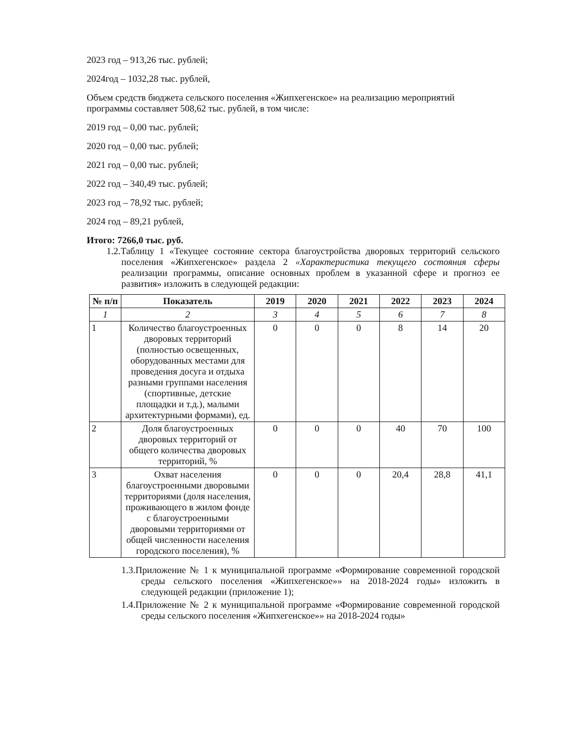2023 год – 913,26 тыс. рублей;
2024год – 1032,28 тыс. рублей,
Объем средств бюджета сельского поселения «Жипхегенское» на реализацию мероприятий программы составляет 508,62 тыс. рублей, в том числе:
2019 год – 0,00 тыс. рублей;
2020 год – 0,00 тыс. рублей;
2021 год – 0,00 тыс. рублей;
2022 год – 340,49 тыс. рублей;
2023 год – 78,92 тыс. рублей;
2024 год – 89,21 рублей,
Итого: 7266,0 тыс. руб.
1.2.Таблицу 1 «Текущее состояние сектора благоустройства дворовых территорий сельского поселения «Жипхегенское» раздела 2 «Характеристика текущего состояния сферы реализации программы, описание основных проблем в указанной сфере и прогноз ее развития» изложить в следующей редакции:
| № п/п | Показатель | 2019 | 2020 | 2021 | 2022 | 2023 | 2024 |
| --- | --- | --- | --- | --- | --- | --- | --- |
| 1 | 2 | 3 | 4 | 5 | 6 | 7 | 8 |
| 1 | Количество благоустроенных дворовых территорий (полностью освещенных, оборудованных местами для проведения досуга и отдыха разными группами населения (спортивные, детские площадки и т.д.), малыми архитектурными формами), ед. | 0 | 0 | 0 | 8 | 14 | 20 |
| 2 | Доля благоустроенных дворовых территорий от общего количества дворовых территорий, % | 0 | 0 | 0 | 40 | 70 | 100 |
| 3 | Охват населения благоустроенными дворовыми территориями (доля населения, проживающего в жилом фонде с благоустроенными дворовыми территориями от общей численности населения городского поселения), % | 0 | 0 | 0 | 20,4 | 28,8 | 41,1 |
1.3.Приложение № 1 к муниципальной программе «Формирование современной городской среды сельского поселения «Жипхегенское»» на 2018-2024 годы» изложить в следующей редакции (приложение 1);
1.4.Приложение № 2 к муниципальной программе «Формирование современной городской среды сельского поселения «Жипхегенское»» на 2018-2024 годы»